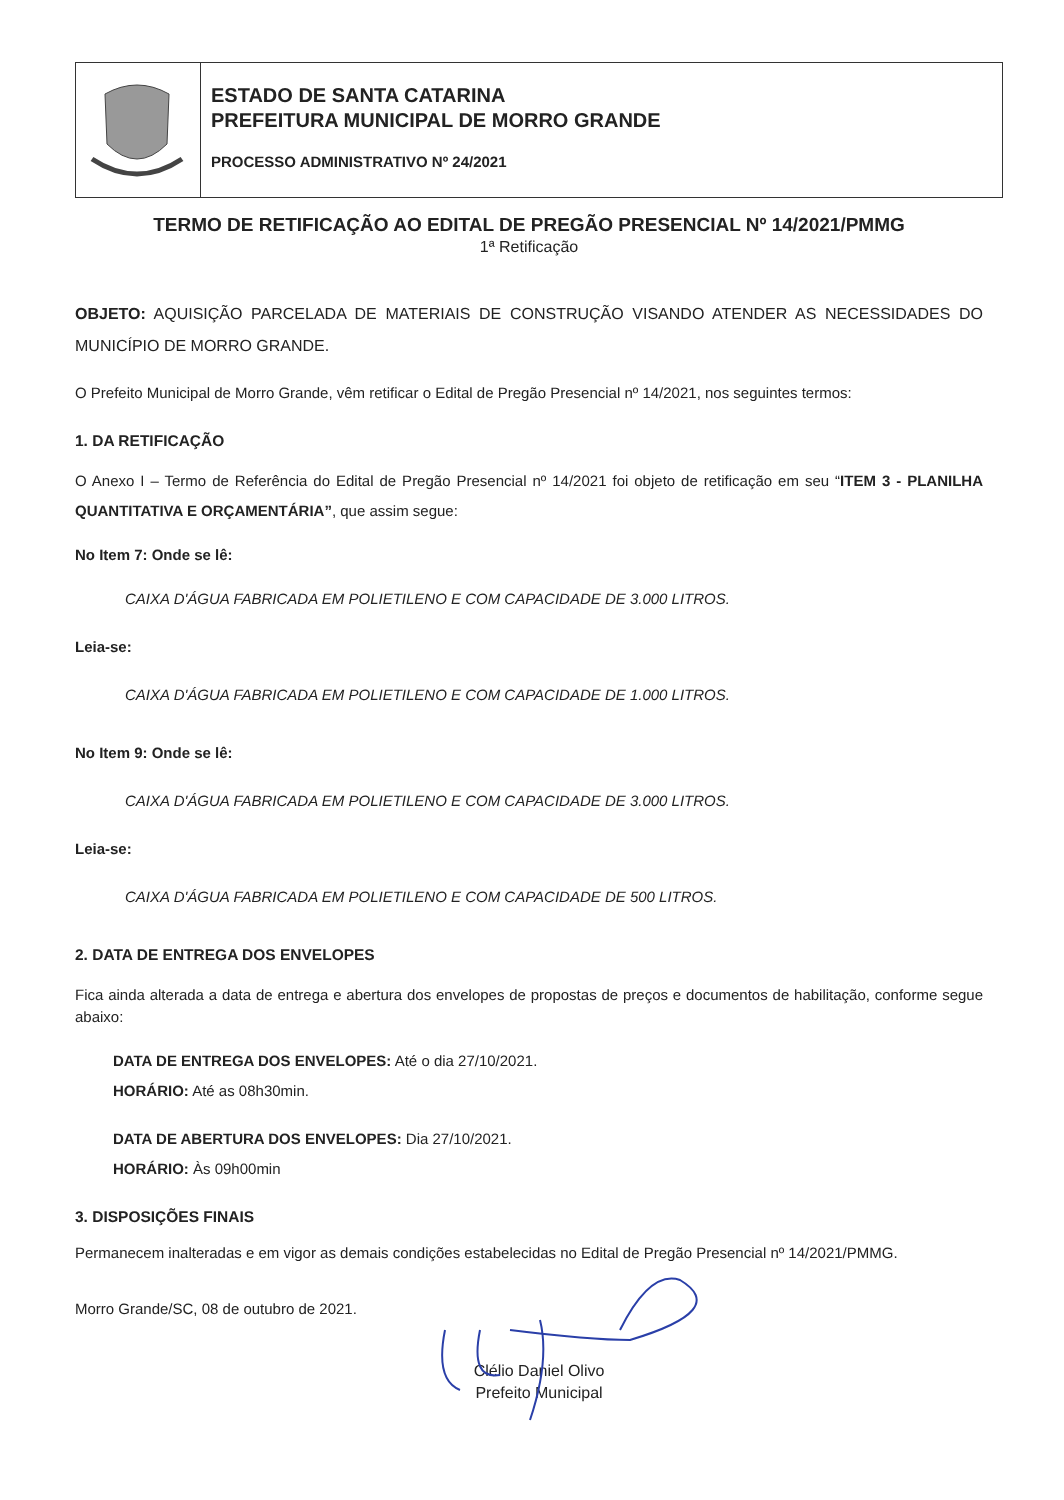| | ESTADO DE SANTA CATARINA PREFEITURA MUNICIPAL DE MORRO GRANDE PROCESSO ADMINISTRATIVO Nº 24/2021 |
TERMO DE RETIFICAÇÃO AO EDITAL DE PREGÃO PRESENCIAL Nº 14/2021/PMMG
1ª Retificação
OBJETO: AQUISIÇÃO PARCELADA DE MATERIAIS DE CONSTRUÇÃO VISANDO ATENDER AS NECESSIDADES DO MUNICÍPIO DE MORRO GRANDE.
O Prefeito Municipal de Morro Grande, vêm retificar o Edital de Pregão Presencial nº 14/2021, nos seguintes termos:
1. DA RETIFICAÇÃO
O Anexo I – Termo de Referência do Edital de Pregão Presencial nº 14/2021 foi objeto de retificação em seu “ITEM 3 - PLANILHA QUANTITATIVA E ORÇAMENTÁRIA”, que assim segue:
No Item 7: Onde se lê:
CAIXA D'ÁGUA FABRICADA EM POLIETILENO E COM CAPACIDADE DE 3.000 LITROS.
Leia-se:
CAIXA D'ÁGUA FABRICADA EM POLIETILENO E COM CAPACIDADE DE 1.000 LITROS.
No Item 9: Onde se lê:
CAIXA D'ÁGUA FABRICADA EM POLIETILENO E COM CAPACIDADE DE 3.000 LITROS.
Leia-se:
CAIXA D'ÁGUA FABRICADA EM POLIETILENO E COM CAPACIDADE DE 500 LITROS.
2. DATA DE ENTREGA DOS ENVELOPES
Fica ainda alterada a data de entrega e abertura dos envelopes de propostas de preços e documentos de habilitação, conforme segue abaixo:
DATA DE ENTREGA DOS ENVELOPES: Até o dia 27/10/2021.
HORÁRIO: Até as 08h30min.
DATA DE ABERTURA DOS ENVELOPES: Dia 27/10/2021.
HORÁRIO: Às 09h00min
3. DISPOSIÇÕES FINAIS
Permanecem inalteradas e em vigor as demais condições estabelecidas no Edital de Pregão Presencial nº 14/2021/PMMG.
Morro Grande/SC, 08 de outubro de 2021.
Clélio Daniel Olivo
Prefeito Municipal